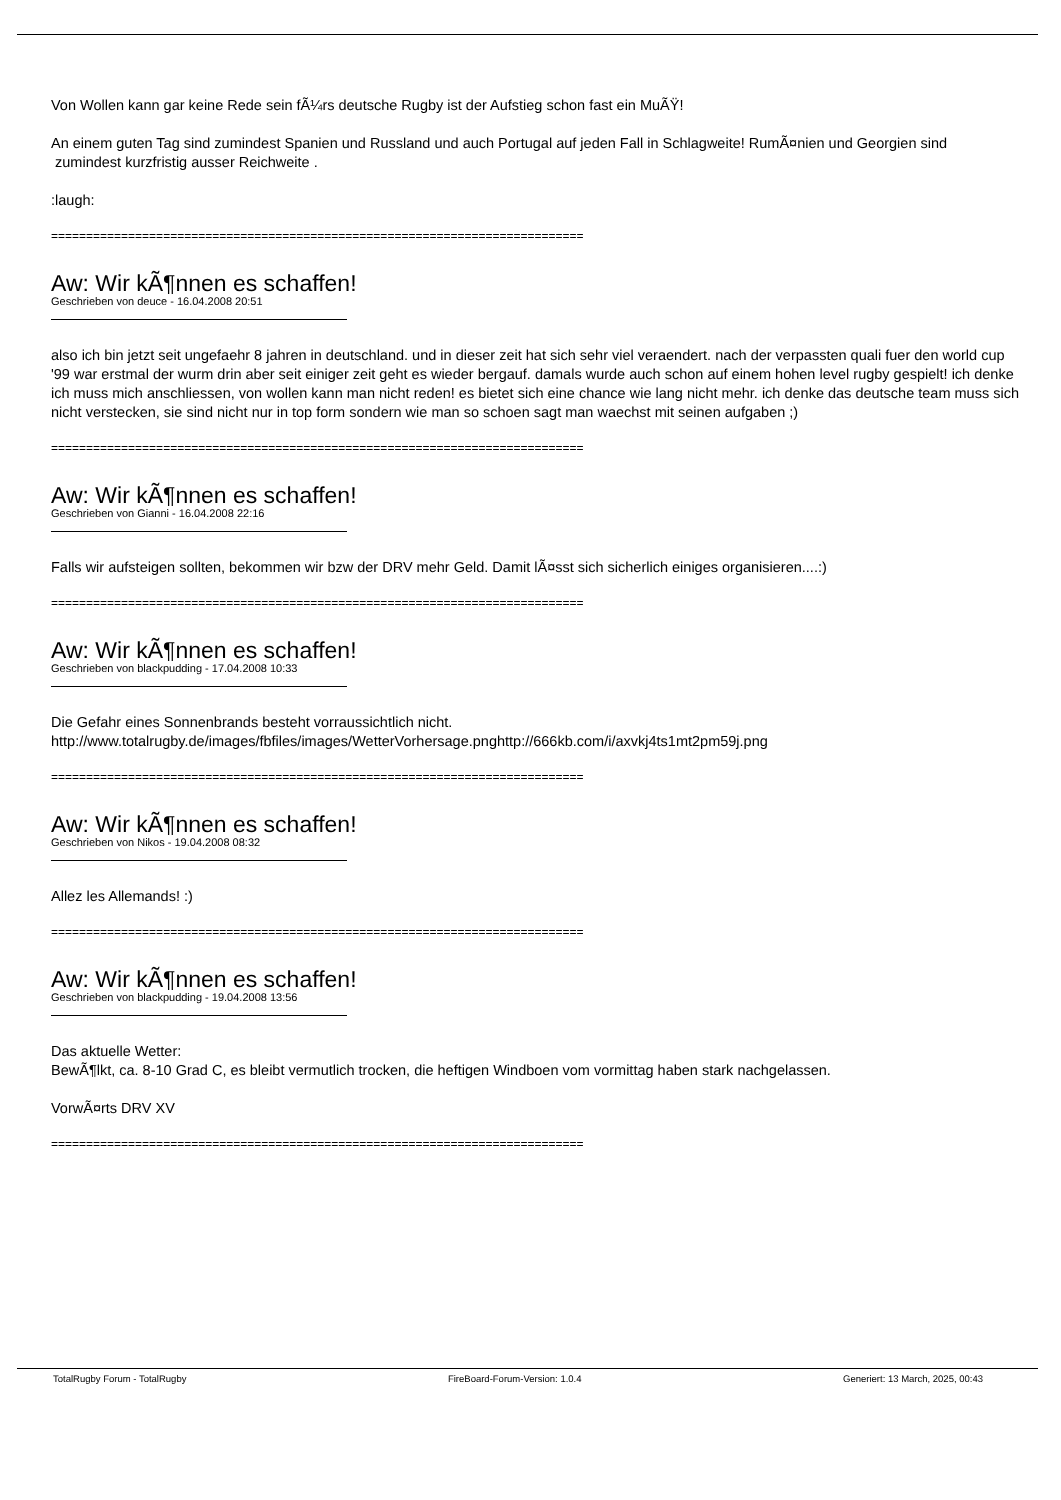Von Wollen kann gar keine Rede sein fÃ¼rs deutsche Rugby ist der Aufstieg schon fast ein MuÃŸ!
An einem guten Tag sind zumindest Spanien und Russland und auch Portugal auf jeden Fall in Schlagweite! RumÃ¤nien und Georgien sind zumindest kurzfristig ausser Reichweite .
:laugh:
============================================================================
Aw: Wir kÃ¶nnen es schaffen!
Geschrieben von deuce - 16.04.2008 20:51
also ich bin jetzt seit ungefaehr 8 jahren in deutschland. und in dieser zeit hat sich sehr viel veraendert. nach der verpassten quali fuer den world cup '99 war erstmal der wurm drin aber seit einiger zeit geht es wieder bergauf. damals wurde auch schon auf einem hohen level rugby gespielt! ich denke ich muss mich anschliessen, von wollen kann man nicht reden! es bietet sich eine chance wie lang nicht mehr. ich denke das deutsche team muss sich nicht verstecken, sie sind nicht nur in top form sondern wie man so schoen sagt man waechst mit seinen aufgaben ;)
============================================================================
Aw: Wir kÃ¶nnen es schaffen!
Geschrieben von Gianni - 16.04.2008 22:16
Falls wir aufsteigen sollten, bekommen wir bzw der DRV mehr Geld. Damit lÃ¤sst sich sicherlich einiges organisieren....:)
============================================================================
Aw: Wir kÃ¶nnen es schaffen!
Geschrieben von blackpudding - 17.04.2008 10:33
Die Gefahr eines Sonnenbrands besteht vorraussichtlich nicht.
http://www.totalrugby.de/images/fbfiles/images/WetterVorhersage.pnghttp://666kb.com/i/axvkj4ts1mt2pm59j.png
============================================================================
Aw: Wir kÃ¶nnen es schaffen!
Geschrieben von Nikos - 19.04.2008 08:32
Allez les Allemands! :)
============================================================================
Aw: Wir kÃ¶nnen es schaffen!
Geschrieben von blackpudding - 19.04.2008 13:56
Das aktuelle Wetter:
BewÃ¶lkt, ca. 8-10 Grad C, es bleibt vermutlich trocken, die heftigen Windboen vom vormittag haben stark nachgelassen.
VorwÃ¤rts DRV XV
============================================================================
TotalRugby Forum - TotalRugby FireBoard-Forum-Version: 1.0.4 Generiert: 13 March, 2025, 00:43